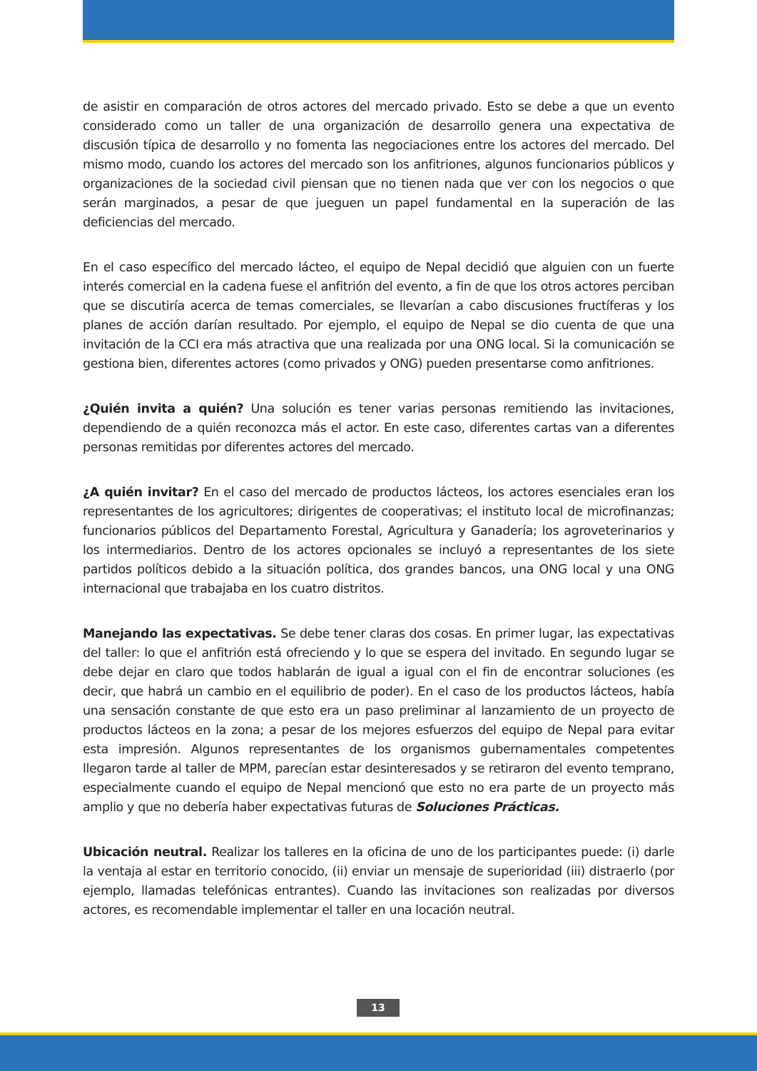de asistir en comparación de otros actores del mercado privado. Esto se debe a que un evento considerado como un taller de una organización de desarrollo genera una expectativa de discusión típica de desarrollo y no fomenta las negociaciones entre los actores del mercado. Del mismo modo, cuando los actores del mercado son los anfitriones, algunos funcionarios públicos y organizaciones de la sociedad civil piensan que no tienen nada que ver con los negocios o que serán marginados, a pesar de que jueguen un papel fundamental en la superación de las deficiencias del mercado.
En el caso específico del mercado lácteo, el equipo de Nepal decidió que alguien con un fuerte interés comercial en la cadena fuese el anfitrión del evento, a fin de que los otros actores perciban que se discutiría acerca de temas comerciales, se llevarían a cabo discusiones fructíferas y los planes de acción darían resultado. Por ejemplo, el equipo de Nepal se dio cuenta de que una invitación de la CCI era más atractiva que una realizada por una ONG local. Si la comunicación se gestiona bien, diferentes actores (como privados y ONG) pueden presentarse como anfitriones.
¿Quién invita a quién? Una solución es tener varias personas remitiendo las invitaciones, dependiendo de a quién reconozca más el actor. En este caso, diferentes cartas van a diferentes personas remitidas por diferentes actores del mercado.
¿A quién invitar? En el caso del mercado de productos lácteos, los actores esenciales eran los representantes de los agricultores; dirigentes de cooperativas; el instituto local de microfinanzas; funcionarios públicos del Departamento Forestal, Agricultura y Ganadería; los agroveterinarios y los intermediarios. Dentro de los actores opcionales se incluyó a representantes de los siete partidos políticos debido a la situación política, dos grandes bancos, una ONG local y una ONG internacional que trabajaba en los cuatro distritos.
Manejando las expectativas. Se debe tener claras dos cosas. En primer lugar, las expectativas del taller: lo que el anfitrión está ofreciendo y lo que se espera del invitado. En segundo lugar se debe dejar en claro que todos hablarán de igual a igual con el fin de encontrar soluciones (es decir, que habrá un cambio en el equilibrio de poder). En el caso de los productos lácteos, había una sensación constante de que esto era un paso preliminar al lanzamiento de un proyecto de productos lácteos en la zona; a pesar de los mejores esfuerzos del equipo de Nepal para evitar esta impresión. Algunos representantes de los organismos gubernamentales competentes llegaron tarde al taller de MPM, parecían estar desinteresados y se retiraron del evento temprano, especialmente cuando el equipo de Nepal mencionó que esto no era parte de un proyecto más amplio y que no debería haber expectativas futuras de Soluciones Prácticas.
Ubicación neutral. Realizar los talleres en la oficina de uno de los participantes puede: (i) darle la ventaja al estar en territorio conocido, (ii) enviar un mensaje de superioridad (iii) distraerlo (por ejemplo, llamadas telefónicas entrantes). Cuando las invitaciones son realizadas por diversos actores, es recomendable implementar el taller en una locación neutral.
13